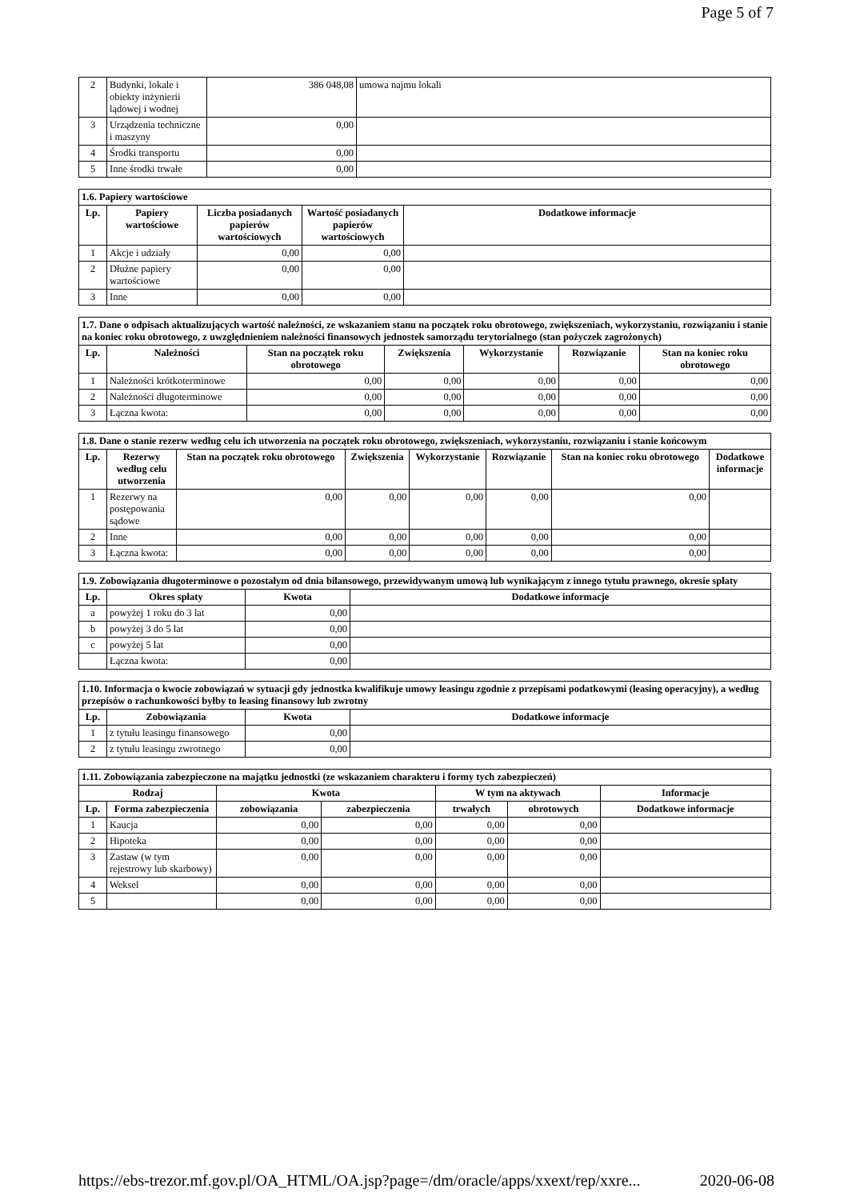Page 5 of 7
| 2 | Budynki, lokale i obiekty inżynierii lądowej i wodnej | 386 048,08 | umowa najmu lokali |
| 3 | Urządzenia techniczne i maszyny | 0,00 | |
| 4 | Środki transportu | 0,00 | |
| 5 | Inne środki trwałe | 0,00 | |
| 1.6. Papiery wartościowe | | | | |
| --- | --- | --- | --- | --- |
| Lp. | Papiery wartościowe | Liczba posiadanych papierów wartościowych | Wartość posiadanych papierów wartościowych | Dodatkowe informacje |
| 1 | Akcje i udziały | 0,00 | 0,00 | |
| 2 | Dłużne papiery wartościowe | 0,00 | 0,00 | |
| 3 | Inne | 0,00 | 0,00 | |
| 1.7. Dane o odpisach aktualizujących wartość należności, ze wskazaniem stanu na początek roku obrotowego, zwiększeniach, wykorzystaniu, rozwiązaniu i stanie na koniec roku obrotowego, z uwzględnieniem należności finansowych jednostek samorządu terytorialnego (stan pożyczek zagrożonych) | | | | | | |
| --- | --- | --- | --- | --- | --- | --- |
| Lp. | Należności | Stan na początek roku obrotowego | Zwiększenia | Wykorzystanie | Rozwiązanie | Stan na koniec roku obrotowego |
| 1 | Należności krótkoterminowe | 0,00 | 0,00 | 0,00 | 0,00 | 0,00 |
| 2 | Należności długoterminowe | 0,00 | 0,00 | 0,00 | 0,00 | 0,00 |
| 3 | Łączna kwota: | 0,00 | 0,00 | 0,00 | 0,00 | 0,00 |
| 1.8. Dane o stanie rezerw według celu ich utworzenia na początek roku obrotowego, zwiększeniach, wykorzystaniu, rozwiązaniu i stanie końcowym | | | | | | | |
| --- | --- | --- | --- | --- | --- | --- | --- |
| Lp. | Rezerwy według celu utworzenia | Stan na początek roku obrotowego | Zwiększenia | Wykorzystanie | Rozwiązanie | Stan na koniec roku obrotowego | Dodatkowe informacje |
| 1 | Rezerwy na postępowania sądowe | 0,00 | 0,00 | 0,00 | 0,00 | 0,00 | |
| 2 | Inne | 0,00 | 0,00 | 0,00 | 0,00 | 0,00 | |
| 3 | Łączna kwota: | 0,00 | 0,00 | 0,00 | 0,00 | 0,00 | |
| 1.9. Zobowiązania długoterminowe o pozostałym od dnia bilansowego, przewidywanym umową lub wynikającym z innego tytułu prawnego, okresie spłaty | | | |
| --- | --- | --- | --- |
| Lp. | Okres spłaty | Kwota | Dodatkowe informacje |
| a | powyżej 1 roku do 3 lat | 0,00 | |
| b | powyżej 3 do 5 lat | 0,00 | |
| c | powyżej 5 lat | 0,00 | |
| | Łączna kwota: | 0,00 | |
| 1.10. Informacja o kwocie zobowiązań w sytuacji gdy jednostka kwalifikuje umowy leasingu zgodnie z przepisami podatkowymi (leasing operacyjny), a według przepisów o rachunkowości byłby to leasing finansowy lub zwrotny | | | |
| --- | --- | --- | --- |
| Lp. | Zobowiązania | Kwota | Dodatkowe informacje |
| 1 | z tytułu leasingu finansowego | 0,00 | |
| 2 | z tytułu leasingu zwrotnego | 0,00 | |
| 1.11. Zobowiązania zabezpieczone na majątku jednostki (ze wskazaniem charakteru i formy tych zabezpieczeń) | | | | | | |
| --- | --- | --- | --- | --- | --- | --- |
| Rodzaj | | Kwota | | W tym na aktywach | | Informacje |
| Lp. | Forma zabezpieczenia | zobowiązania | zabezpieczenia | trwałych | obrotowych | Dodatkowe informacje |
| 1 | Kaucja | 0,00 | 0,00 | 0,00 | 0,00 | |
| 2 | Hipoteka | 0,00 | 0,00 | 0,00 | 0,00 | |
| 3 | Zastaw (w tym rejestrowy lub skarbowy) | 0,00 | 0,00 | 0,00 | 0,00 | |
| 4 | Weksel | 0,00 | 0,00 | 0,00 | 0,00 | |
| 5 | | 0,00 | 0,00 | 0,00 | 0,00 | |
https://ebs-trezor.mf.gov.pl/OA_HTML/OA.jsp?page=/dm/oracle/apps/xxext/rep/xxre... 2020-06-08